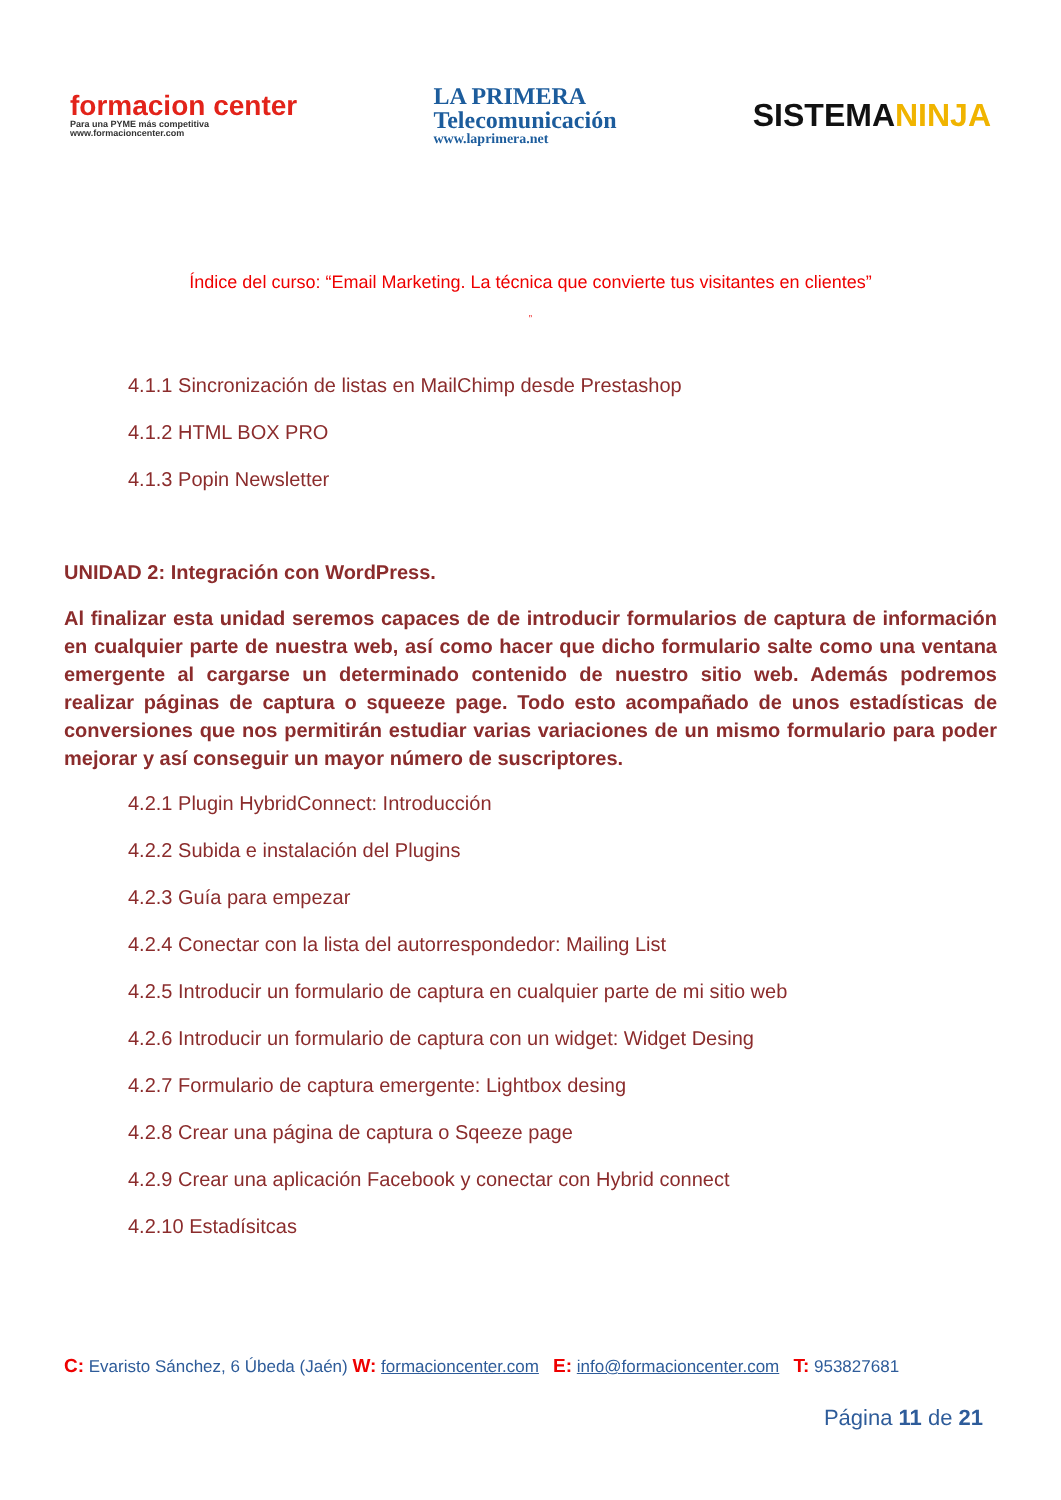formacion center
Para una PYME más competitiva
www.formacioncenter.com
LA PRIMERA
Telecomunicación
www.laprimera.net
SISTEMANINJA
Índice del curso: “Email Marketing. La técnica que convierte tus visitantes en clientes”
”
4.1.1 Sincronización de listas en MailChimp desde Prestashop
4.1.2 HTML BOX PRO
4.1.3 Popin Newsletter
UNIDAD 2: Integración con WordPress.
Al finalizar esta unidad seremos capaces de de introducir formularios de captura de información en cualquier parte de nuestra web, así como hacer que dicho formulario salte como una ventana emergente al cargarse un determinado contenido de nuestro sitio web. Además podremos realizar páginas de captura o squeeze page. Todo esto acompañado de unos estadísticas de conversiones que nos permitirán estudiar varias variaciones de un mismo formulario para poder mejorar y así conseguir un mayor número de suscriptores.
4.2.1 Plugin HybridConnect: Introducción
4.2.2 Subida e instalación del Plugins
4.2.3 Guía para empezar
4.2.4 Conectar con la lista del autorrespondedor: Mailing List
4.2.5 Introducir un formulario de captura en cualquier parte de mi sitio web
4.2.6 Introducir un formulario de captura con un widget: Widget Desing
4.2.7 Formulario de captura emergente: Lightbox desing
4.2.8 Crear una página de captura o Sqeeze page
4.2.9 Crear una aplicación Facebook y conectar con Hybrid connect
4.2.10 Estadísitcas
C: Evaristo Sánchez, 6 Úbeda (Jaén) W: formacioncenter.com E: info@formacioncenter.com T: 953827681
Página 11 de 21